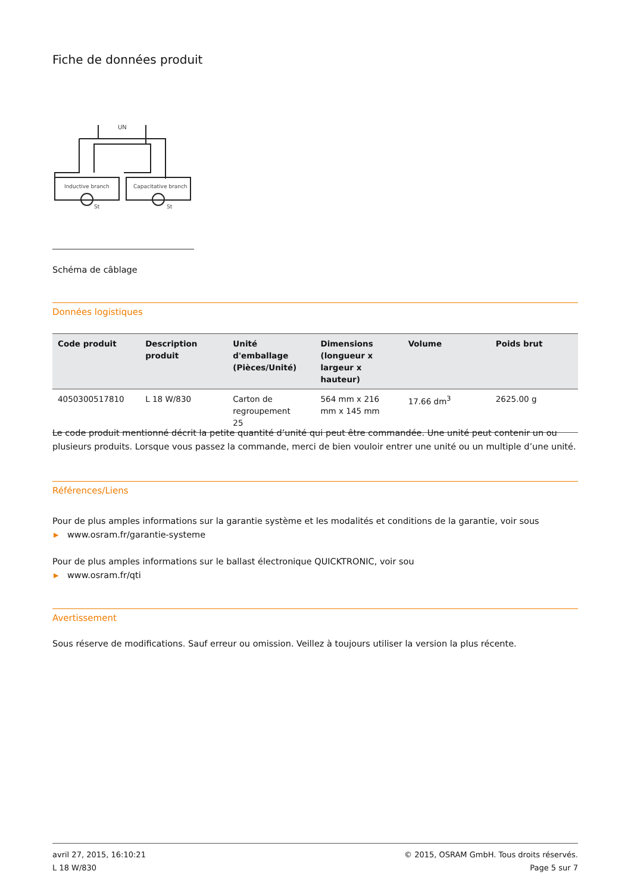Fiche de données produit
UN
Inductive branch
Capacitative branch
St
St
Schéma de câblage
Données logistiques
| Code produit | Description produit | Unité d'emballage (Pièces/Unité) | Dimensions (longueur x largeur x hauteur) | Volume | Poids brut |
| --- | --- | --- | --- | --- | --- |
| 4050300517810 | L 18 W/830 | Carton de regroupement 25 | 564 mm x 216 mm x 145 mm | 17.66 dm<sup>3</sup> | 2625.00 g |
Le code produit mentionné décrit la petite quantité d’unité qui peut être commandée. Une unité peut contenir un ou plusieurs produits. Lorsque vous passez la commande, merci de bien vouloir entrer une unité ou un multiple d’une unité.
Références/Liens
Pour de plus amples informations sur la garantie système et les modalités et conditions de la garantie, voir sous
▶ www.osram.fr/garantie-systeme
Pour de plus amples informations sur le ballast électronique QUICKTRONIC, voir sou
▶ www.osram.fr/qti
Avertissement
Sous réserve de modifications. Sauf erreur ou omission. Veillez à toujours utiliser la version la plus récente.
avril 27, 2015, 16:10:21
L 18 W/830
© 2015, OSRAM GmbH. Tous droits réservés.
Page 5 sur 7